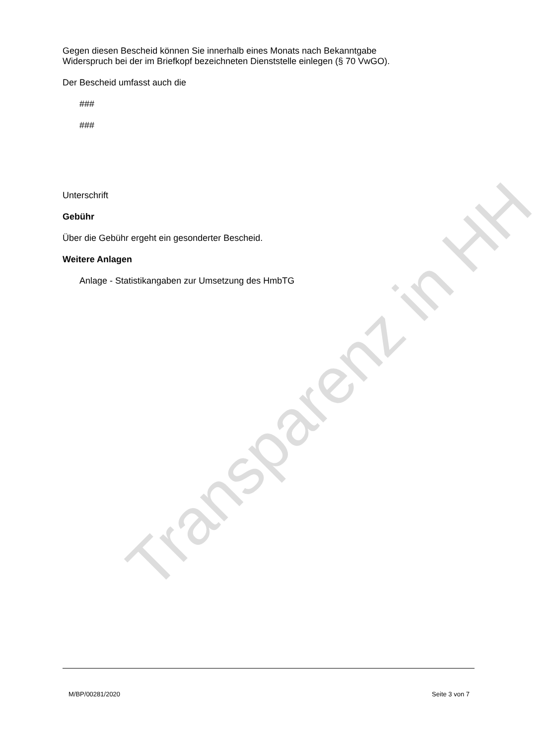Gegen diesen Bescheid können Sie innerhalb eines Monats nach Bekanntgabe
Widerspruch bei der im Briefkopf bezeichneten Dienststelle einlegen (§ 70 VwGO).
Der Bescheid umfasst auch die
###
###
Unterschrift
Gebühr
Über die Gebühr ergeht ein gesonderter Bescheid.
Weitere Anlagen
Anlage - Statistikangaben zur Umsetzung des HmbTG
Transparenz in HH
M/BP/00281/2020 Seite 3 von 7